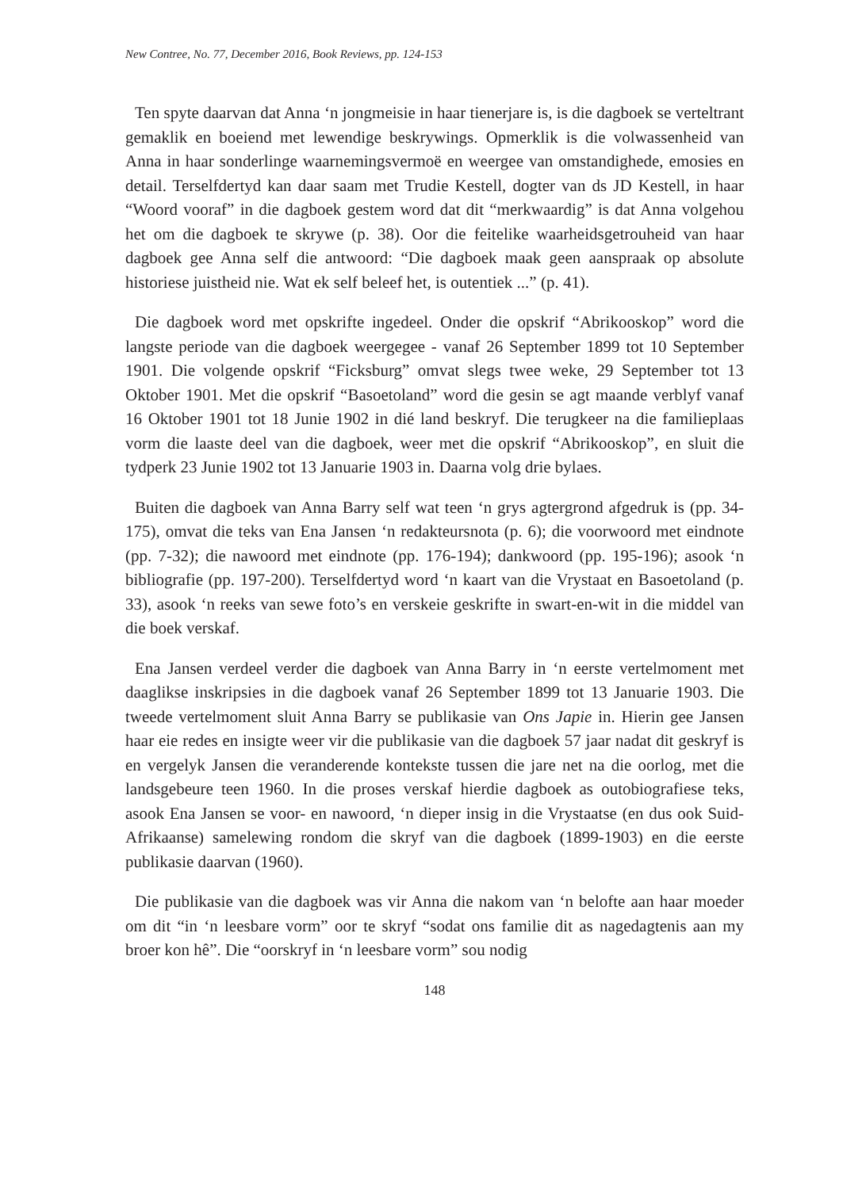New Contree, No. 77, December 2016, Book Reviews, pp. 124-153
Ten spyte daarvan dat Anna ‘n jongmeisie in haar tienerjare is, is die dagboek se verteltrant gemaklik en boeiend met lewendige beskrywings. Opmerklik is die volwassenheid van Anna in haar sonderlinge waarnemingsvermoë en weergee van omstandighede, emosies en detail. Terselfdertyd kan daar saam met Trudie Kestell, dogter van ds JD Kestell, in haar “Woord vooraf” in die dagboek gestem word dat dit “merkwaardig” is dat Anna volgehou het om die dagboek te skrywe (p. 38). Oor die feitelike waarheidsgetrouheid van haar dagboek gee Anna self die antwoord: “Die dagboek maak geen aanspraak op absolute historiese juistheid nie. Wat ek self beleef het, is outentiek ...” (p. 41).
Die dagboek word met opskrifte ingedeel. Onder die opskrif “Abrikooskop” word die langste periode van die dagboek weergegee - vanaf 26 September 1899 tot 10 September 1901. Die volgende opskrif “Ficksburg” omvat slegs twee weke, 29 September tot 13 Oktober 1901. Met die opskrif “Basoetoland” word die gesin se agt maande verblyf vanaf 16 Oktober 1901 tot 18 Junie 1902 in dié land beskryf. Die terugkeer na die familieplaas vorm die laaste deel van die dagboek, weer met die opskrif “Abrikooskop”, en sluit die tydperk 23 Junie 1902 tot 13 Januarie 1903 in. Daarna volg drie bylaes.
Buiten die dagboek van Anna Barry self wat teen ‘n grys agtergrond afgedruk is (pp. 34-175), omvat die teks van Ena Jansen ‘n redakteursnota (p. 6); die voorwoord met eindnote (pp. 7-32); die nawoord met eindnote (pp. 176-194); dankwoord (pp. 195-196); asook ‘n bibliografie (pp. 197-200). Terselfdertyd word ‘n kaart van die Vrystaat en Basoetoland (p. 33), asook ‘n reeks van sewe foto’s en verskeie geskrifte in swart-en-wit in die middel van die boek verskaf.
Ena Jansen verdeel verder die dagboek van Anna Barry in ‘n eerste vertelmoment met daaglikse inskripsies in die dagboek vanaf 26 September 1899 tot 13 Januarie 1903. Die tweede vertelmoment sluit Anna Barry se publikasie van Ons Japie in. Hierin gee Jansen haar eie redes en insigte weer vir die publikasie van die dagboek 57 jaar nadat dit geskryf is en vergelyk Jansen die veranderende kontekste tussen die jare net na die oorlog, met die landsgebeure teen 1960. In die proses verskaf hierdie dagboek as outobiografiese teks, asook Ena Jansen se voor- en nawoord, ‘n dieper insig in die Vrystaatse (en dus ook Suid-Afrikaanse) samelewing rondom die skryf van die dagboek (1899-1903) en die eerste publikasie daarvan (1960).
Die publikasie van die dagboek was vir Anna die nakom van ‘n belofte aan haar moeder om dit “in ‘n leesbare vorm” oor te skryf “sodat ons familie dit as nagedagtenis aan my broer kon hê”. Die “oorskryf in ‘n leesbare vorm” sou nodig
148